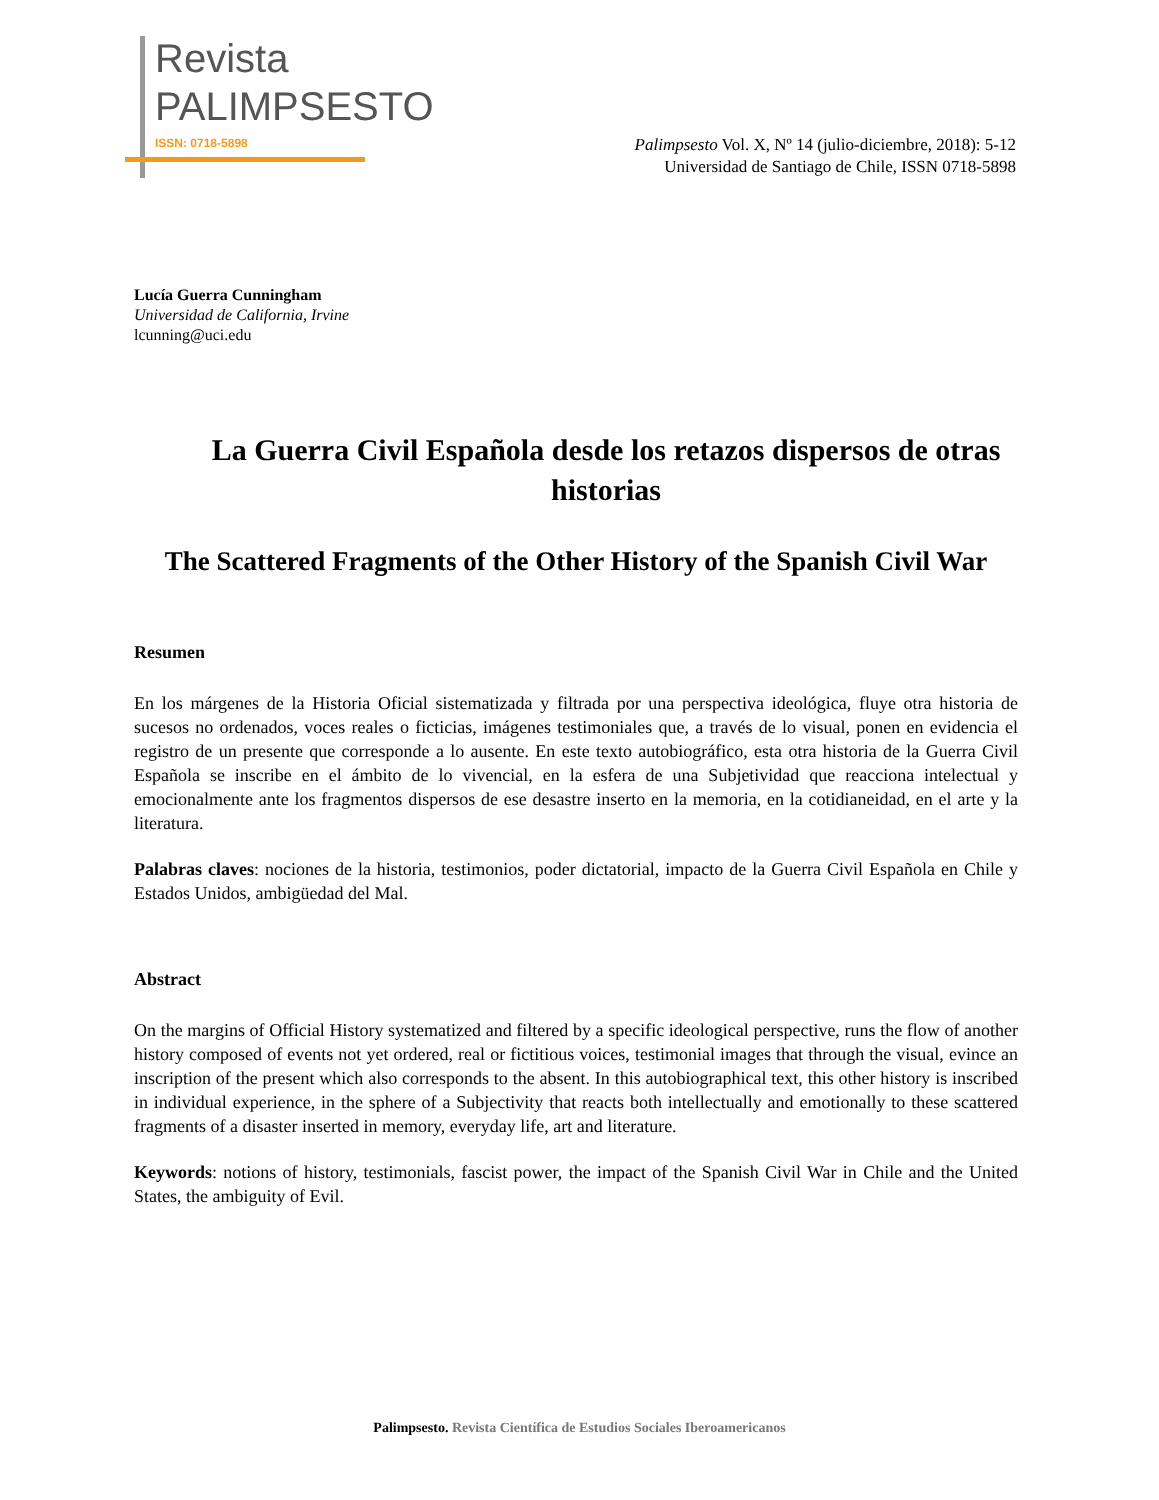Revista
PALIMPSESTO
ISSN: 0718-5898
Palimpsesto Vol. X, Nº 14 (julio-diciembre, 2018): 5-12
Universidad de Santiago de Chile, ISSN 0718-5898
Lucía Guerra Cunningham
Universidad de California, Irvine
lcunning@uci.edu
La Guerra Civil Española desde los retazos dispersos de otras historias
The Scattered Fragments of the Other History of the Spanish Civil War
Resumen
En los márgenes de la Historia Oficial sistematizada y filtrada por una perspectiva ideológica, fluye otra historia de sucesos no ordenados, voces reales o ficticias, imágenes testimoniales que, a través de lo visual, ponen en evidencia el registro de un presente que corresponde a lo ausente. En este texto autobiográfico, esta otra historia de la Guerra Civil Española se inscribe en el ámbito de lo vivencial, en la esfera de una Subjetividad que reacciona intelectual y emocionalmente ante los fragmentos dispersos de ese desastre inserto en la memoria, en la cotidianeidad, en el arte y la literatura.
Palabras claves: nociones de la historia, testimonios, poder dictatorial, impacto de la Guerra Civil Española en Chile y Estados Unidos, ambigüedad del Mal.
Abstract
On the margins of Official History systematized and filtered by a specific ideological perspective, runs the flow of another history composed of events not yet ordered, real or fictitious voices, testimonial images that through the visual, evince an inscription of the present which also corresponds to the absent. In this autobiographical text, this other history is inscribed in individual experience, in the sphere of a Subjectivity that reacts both intellectually and emotionally to these scattered fragments of a disaster inserted in memory, everyday life, art and literature.
Keywords: notions of history, testimonials, fascist power, the impact of the Spanish Civil War in Chile and the United States, the ambiguity of Evil.
Palimpsesto. Revista Científica de Estudios Sociales Iberoamericanos